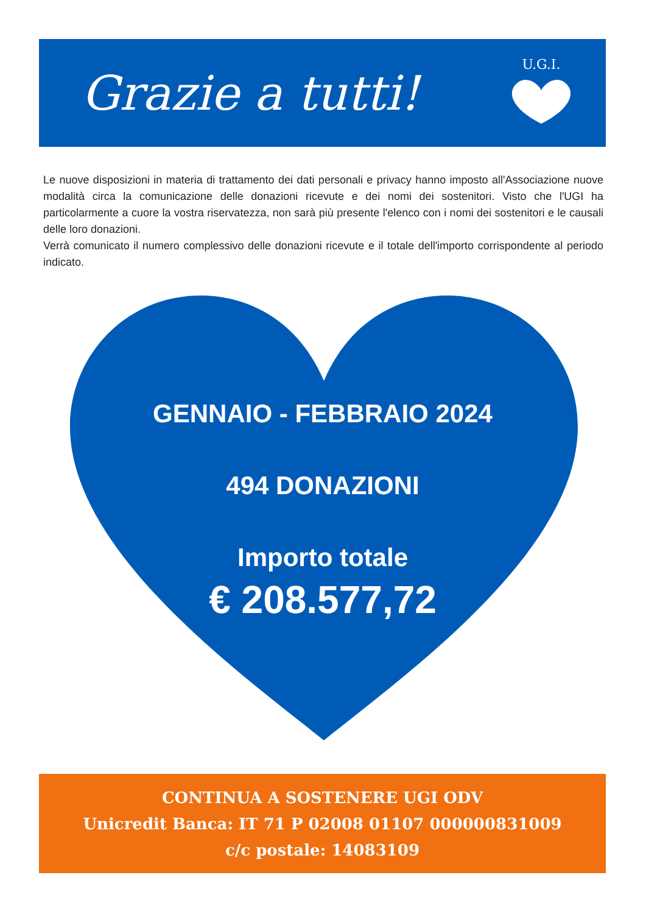Grazie a tutti!
U.G.I.
Le nuove disposizioni in materia di trattamento dei dati personali e privacy hanno imposto all'Associazione nuove modalità circa la comunicazione delle donazioni ricevute e dei nomi dei sostenitori. Visto che l'UGI ha particolarmente a cuore la vostra riservatezza, non sarà più presente l'elenco con i nomi dei sostenitori e le causali delle loro donazioni.
Verrà comunicato il numero complessivo delle donazioni ricevute e il totale dell'importo corrispondente al periodo indicato.
GENNAIO - FEBBRAIO 2024
494 DONAZIONI
Importo totale
€ 208.577,72
CONTINUA A SOSTENERE UGI ODV
Unicredit Banca: IT 71 P 02008 01107 000000831009
c/c postale: 14083109